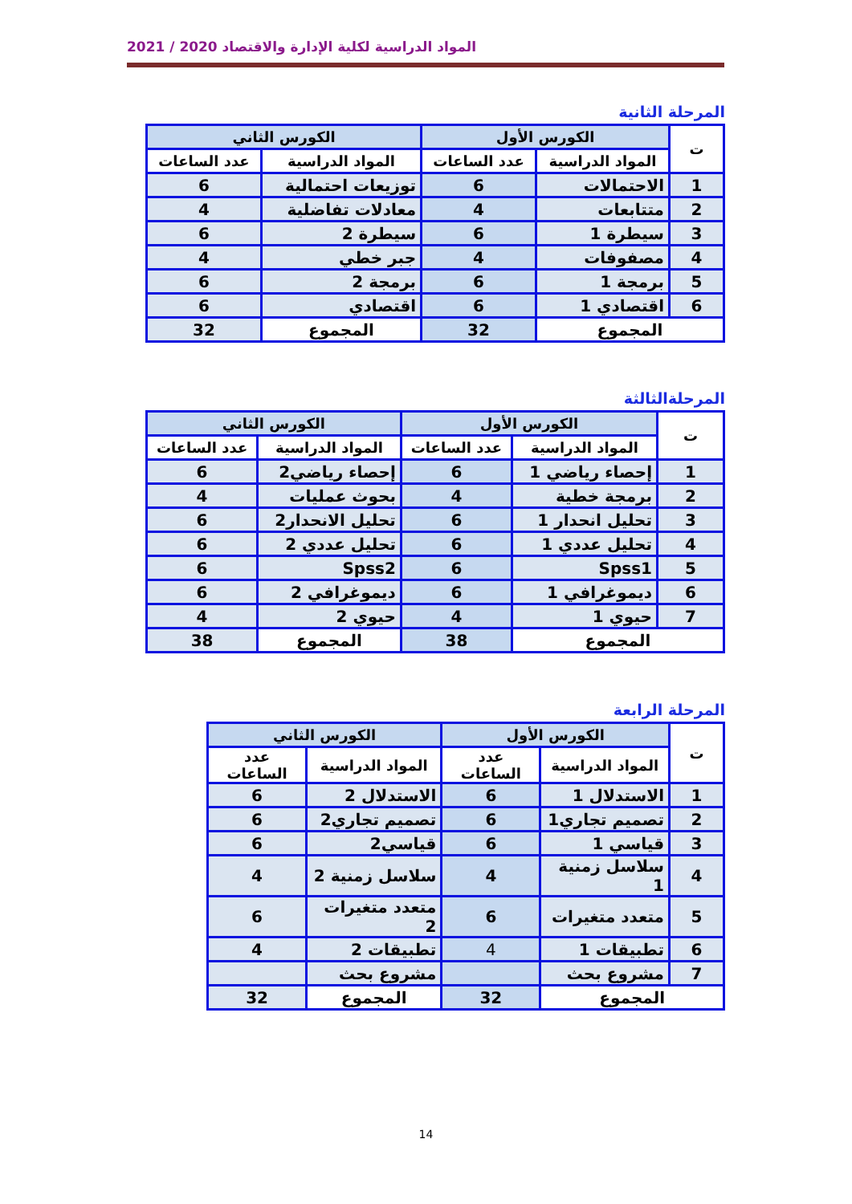المواد الدراسية لكلية الإدارة والاقتصاد 2020 / 2021
المرحلة الثانية
| ت | الكورس الأول | | الكورس الثاني | |
| --- | --- | --- | --- | --- |
| | المواد الدراسية | عدد الساعات | المواد الدراسية | عدد الساعات |
| 1 | الاحتمالات | 6 | توزيعات احتمالية | 6 |
| 2 | متتابعات | 4 | معادلات تفاضلية | 4 |
| 3 | سيطرة 1 | 6 | سيطرة 2 | 6 |
| 4 | مصفوفات | 4 | جبر خطي | 4 |
| 5 | برمجة 1 | 6 | برمجة 2 | 6 |
| 6 | اقتصادي 1 | 6 | اقتصادي | 6 |
| المجموع | | 32 | المجموع | 32 |
المرحلةالثالثة
| ت | الكورس الأول | | الكورس الثاني | |
| --- | --- | --- | --- | --- |
| | المواد الدراسية | عدد الساعات | المواد الدراسية | عدد الساعات |
| 1 | إحصاء رياضي 1 | 6 | إحصاء رياضي2 | 6 |
| 2 | برمجة خطية | 4 | بحوث عمليات | 4 |
| 3 | تحليل انحدار 1 | 6 | تحليل الانحدار2 | 6 |
| 4 | تحليل عددي 1 | 6 | تحليل عددي 2 | 6 |
| 5 | Spss1 | 6 | Spss2 | 6 |
| 6 | ديموغرافي 1 | 6 | ديموغرافي 2 | 6 |
| 7 | حيوي 1 | 4 | حيوي 2 | 4 |
| المجموع | | 38 | المجموع | 38 |
المرحلة الرابعة
| ت | الكورس الأول | | الكورس الثاني | |
| --- | --- | --- | --- | --- |
| | المواد الدراسية | عدد الساعات | المواد الدراسية | عدد الساعات |
| 1 | الاستدلال 1 | 6 | الاستدلال 2 | 6 |
| 2 | تصميم تجاري1 | 6 | تصميم تجاري2 | 6 |
| 3 | قياسي 1 | 6 | قياسي2 | 6 |
| 4 | سلاسل زمنية 1 | 4 | سلاسل زمنية 2 | 4 |
| 5 | متعدد متغيرات | 6 | متعدد متغيرات 2 | 6 |
| 6 | تطبيقات 1 | 4 | تطبيقات 2 | 4 |
| 7 | مشروع بحث | | مشروع بحث | |
| المجموع | | 32 | المجموع | 32 |
14